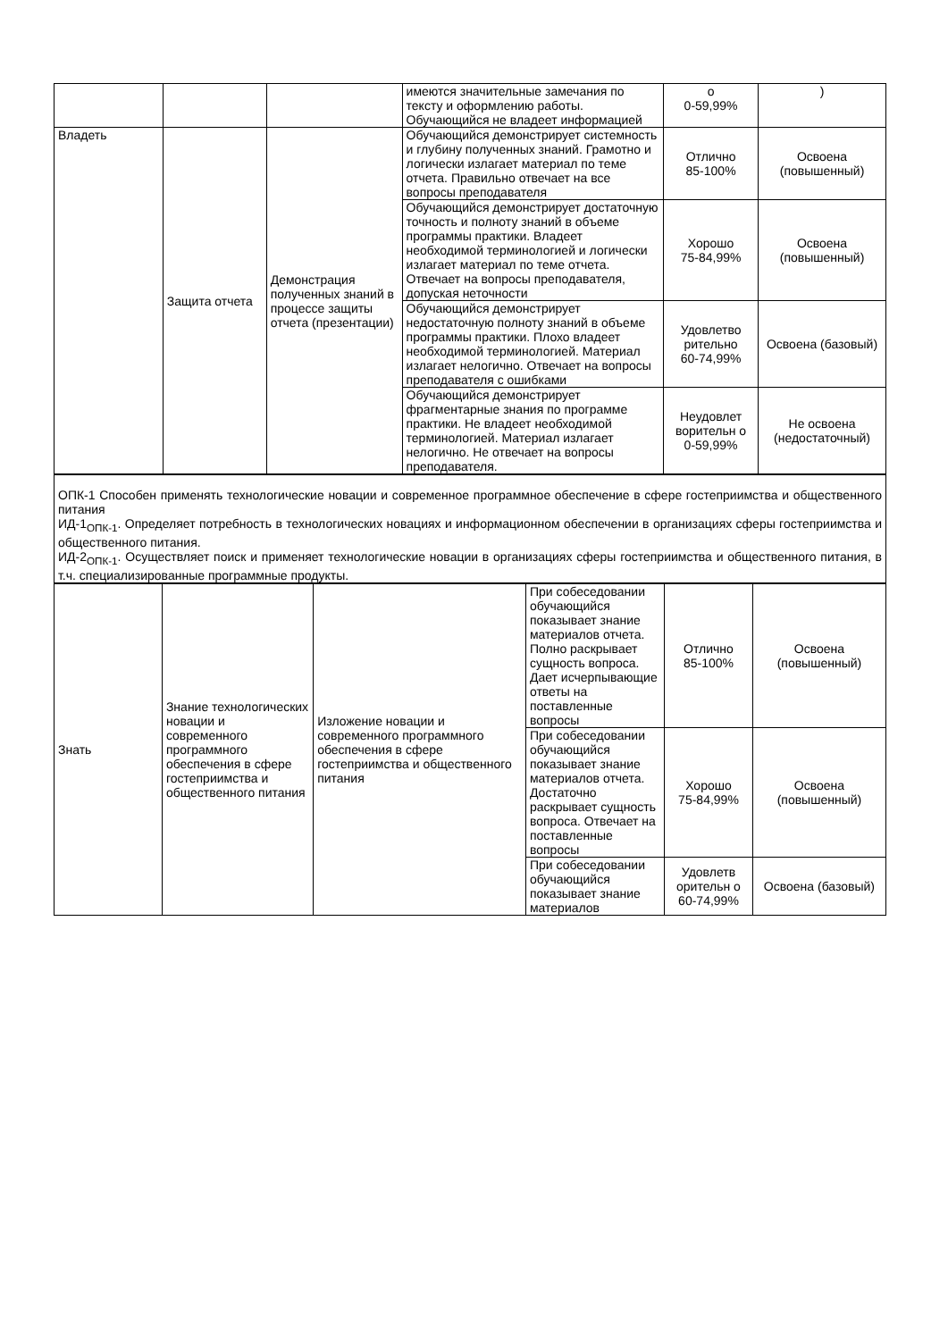| | | | имеются значительные замечания по тексту и оформлению работы. Обучающийся не владеет информацией | о 0-59,99% | ) |
| Владеть | Защита отчета | Демонстрация полученных знаний в процессе защиты отчета (презентации) | Обучающийся демонстрирует системность и глубину полученных знаний. Грамотно и логически излагает материал по теме отчета. Правильно отвечает на все вопросы преподавателя | Отлично 85-100% | Освоена (повышенный) |
| | | | Обучающийся демонстрирует достаточную точность и полноту знаний в объеме программы практики. Владеет необходимой терминологией и логически излагает материал по теме отчета. Отвечает на вопросы преподавателя, допуская неточности | Хорошо 75-84,99% | Освоена (повышенный) |
| | | | Обучающийся демонстрирует недостаточную полноту знаний в объеме программы практики. Плохо владеет необходимой терминологией. Материал излагает нелогично. Отвечает на вопросы преподавателя с ошибками | Удовлетво рительно 60-74,99% | Освоена (базовый) |
| | | | Обучающийся демонстрирует фрагментарные знания по программе практики. Не владеет необходимой терминологией. Материал излагает нелогично. Не отвечает на вопросы преподавателя. | Неудовлет ворительн о 0-59,99% | Не освоена (недостаточный) |
| ОПК-1 Способен применять технологические новации и современное программное обеспечение в сфере гостеприимства и общественного питания ИД-1<sub>ОПК-1</sub>. Определяет потребность в технологических новациях и информационном обеспечении в организациях сферы гостеприимства и общественного питания. ИД-2<sub>ОПК-1</sub>. Осуществляет поиск и применяет технологические новации в организациях сферы гостеприимства и общественного питания, в т.ч. специализированные программные продукты. |
| Знать | Знание технологических новации и современного программного обеспечения в сфере гостеприимства и общественного питания | Изложение новации и современного программного обеспечения в сфере гостеприимства и общественного питания | При собеседовании обучающийся показывает знание материалов отчета. Полно раскрывает сущность вопроса. Дает исчерпывающие ответы на поставленные вопросы | Отлично 85-100% | Освоена (повышенный) |
| | | | При собеседовании обучающийся показывает знание материалов отчета. Достаточно раскрывает сущность вопроса. Отвечает на поставленные вопросы | Хорошо 75-84,99% | Освоена (повышенный) |
| | | | При собеседовании обучающийся показывает знание материалов | Удовлетв орительн о 60-74,99% | Освоена (базовый) |